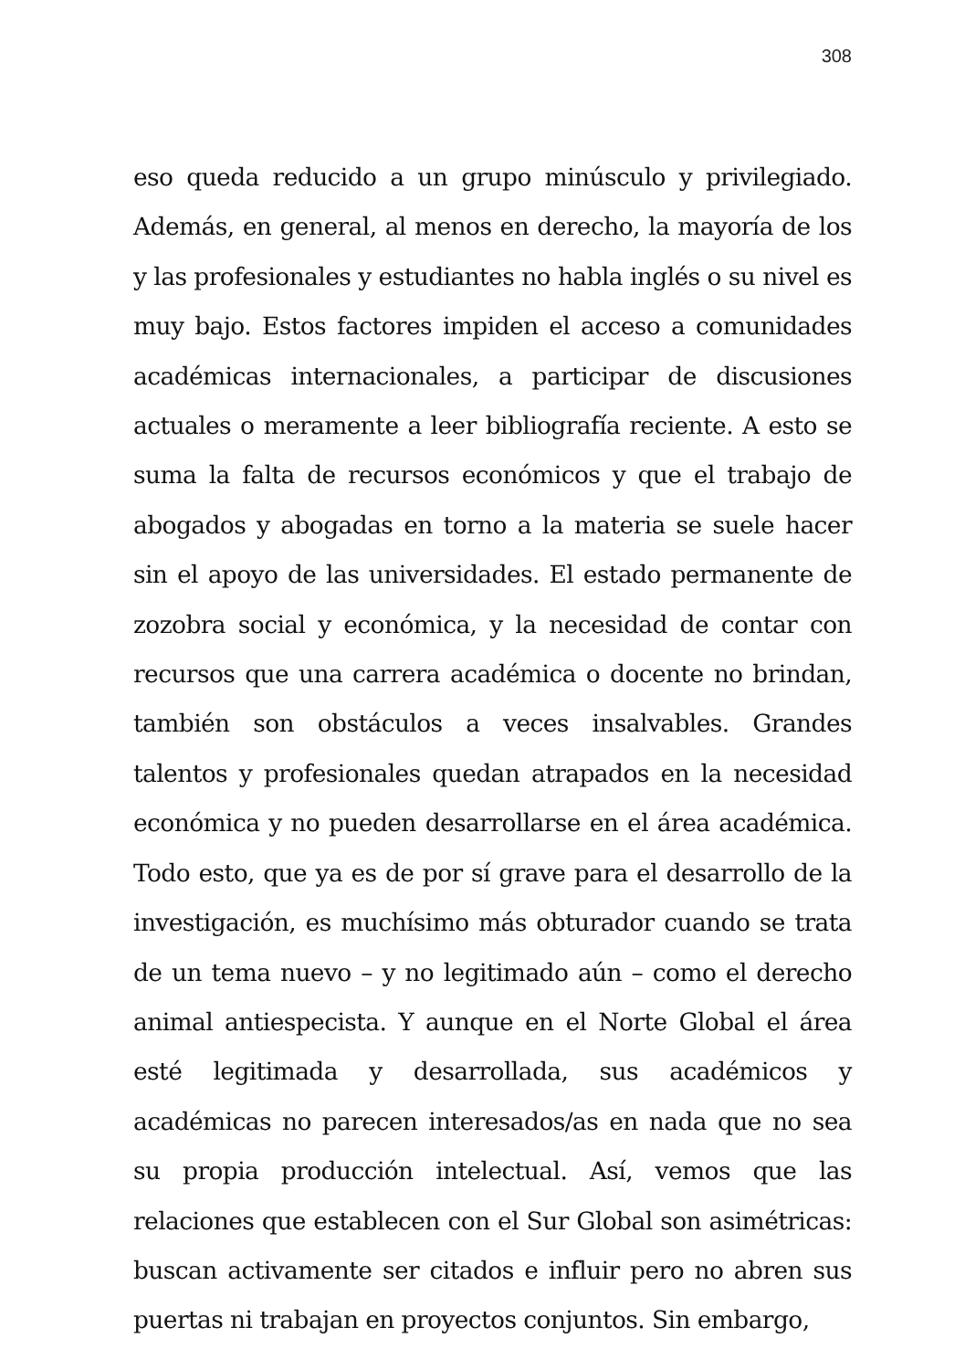308
eso queda reducido a un grupo minúsculo y privilegiado. Además, en general, al menos en derecho, la mayoría de los y las profesionales y estudiantes no habla inglés o su nivel es muy bajo. Estos factores impiden el acceso a comunidades académicas internacionales, a participar de discusiones actuales o meramente a leer bibliografía reciente. A esto se suma la falta de recursos económicos y que el trabajo de abogados y abogadas en torno a la materia se suele hacer sin el apoyo de las universidades. El estado permanente de zozobra social y económica, y la necesidad de contar con recursos que una carrera académica o docente no brindan, también son obstáculos a veces insalvables. Grandes talentos y profesionales quedan atrapados en la necesidad económica y no pueden desarrollarse en el área académica. Todo esto, que ya es de por sí grave para el desarrollo de la investigación, es muchísimo más obturador cuando se trata de un tema nuevo – y no legitimado aún – como el derecho animal antiespecista. Y aunque en el Norte Global el área esté legitimada y desarrollada, sus académicos y académicas no parecen interesados/as en nada que no sea su propia producción intelectual. Así, vemos que las relaciones que establecen con el Sur Global son asimétricas: buscan activamente ser citados e influir pero no abren sus puertas ni trabajan en proyectos conjuntos. Sin embargo,